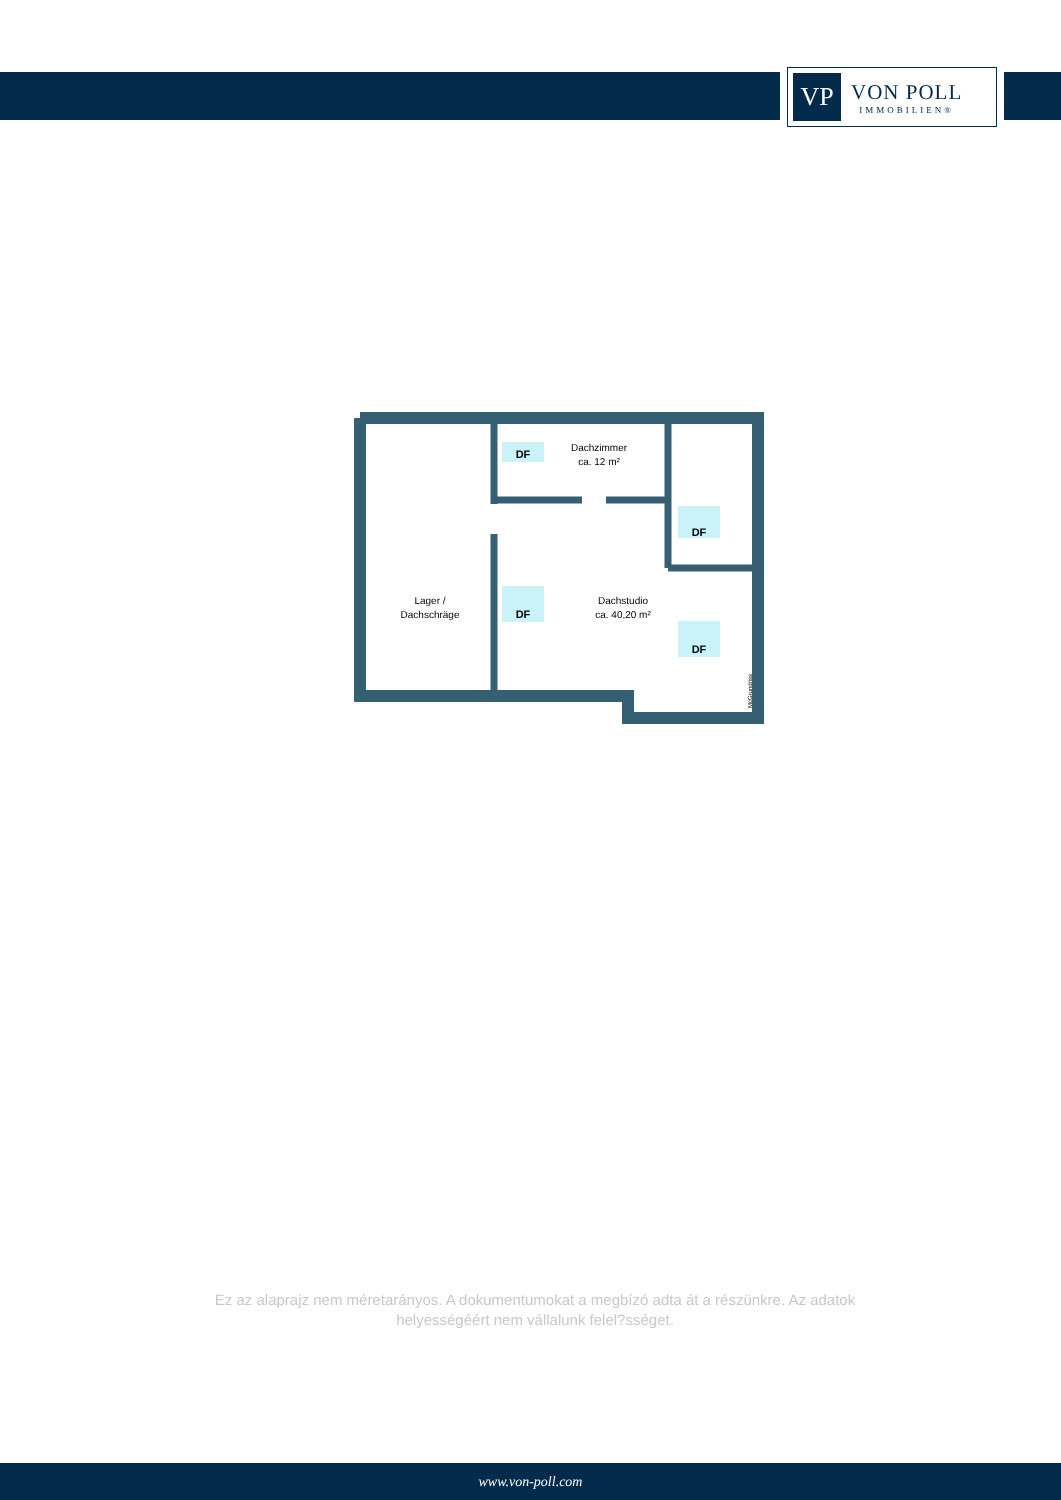VP
VON POLL
IMMOBILIEN®
DF
DF
DF
DF
Dachzimmer
ca. 12 m²
Lager /
Dachschräge
Dachstudio
ca. 40,20 m²
McGrundriss
Ez az alaprajz nem méretarányos. A dokumentumokat a megbízó adta át a részünkre. Az adatok helyességéért nem vállalunk felel?sséget.
www.von-poll.com